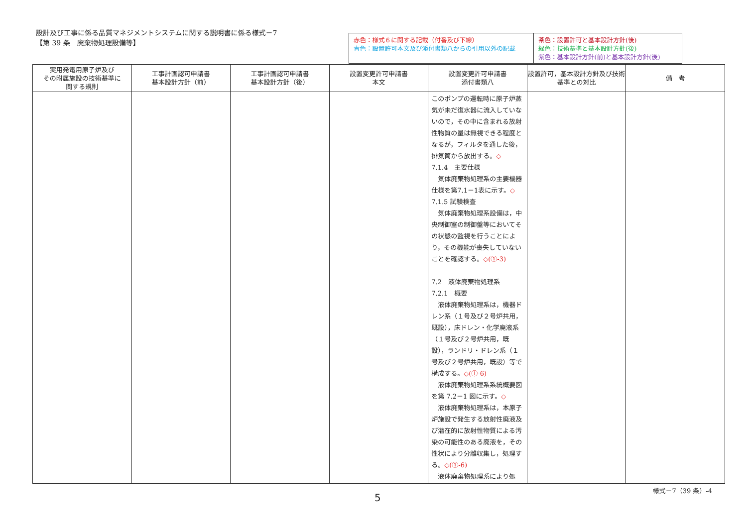設計及び工事に係る品質マネジメントシステムに関する説明書に係る様式－7
【第 39 条　廃棄物処理設備等】
赤色：様式６に関する記載（付番及び下線）
青色：設置許可本文及び添付書類八からの引用以外の記載
茶色：設置許可と基本設計方針(後)
緑色：技術基準と基本設計方針(後)
紫色：基本設計方針(前)と基本設計方針(後)
| 実用発電用原子炉及び その附属施設の技術基準に 関する規則 | 工事計画認可申請書 基本設計方針（前） | 工事計画認可申請書 基本設計方針（後） | 設置変更許可申請書 本文 | 設置変更許可申請書 添付書類八 | 設置許可，基本設計方針及び技術基準との対比 | 備 考 |
| --- | --- | --- | --- | --- | --- | --- |
| | | | | このポンプの運転時に原子炉蒸気が未だ復水器に流入していないので，その中に含まれる放射性物質の量は無視できる程度となるが，フィルタを通した後，排気筒から放出する。 ◇ 7.1.4 主要仕様 気体廃棄物処理系の主要機器仕様を第7.1－1表に示す。 ◇ 7.1.5 試験検査 気体廃棄物処理系設備は，中央制御室の制御盤等においてその状態の監視を行うことにより，その機能が喪失していないことを確認する。 ◇(①-3) 7.2 液体廃棄物処理系 7.2.1 概要 液体廃棄物処理系は，機器ドレン系（１号及び２号炉共用，既設），床ドレン・化学廃液系（１号及び２号炉共用，既設），ランドリ・ドレン系（１号及び２号炉共用，既設）等で構成する。 ◇(①-6) 液体廃棄物処理系系統概要図を第 7.2－1 図に示す。 ◇ 液体廃棄物処理系は，本原子炉施設で発生する放射性廃液及び潜在的に放射性物質による汚染の可能性のある廃液を，その性状により分離収集し，処理する。 ◇(①-6) 液体廃棄物処理系により処 | | |
様式－7（39 条）-4
5